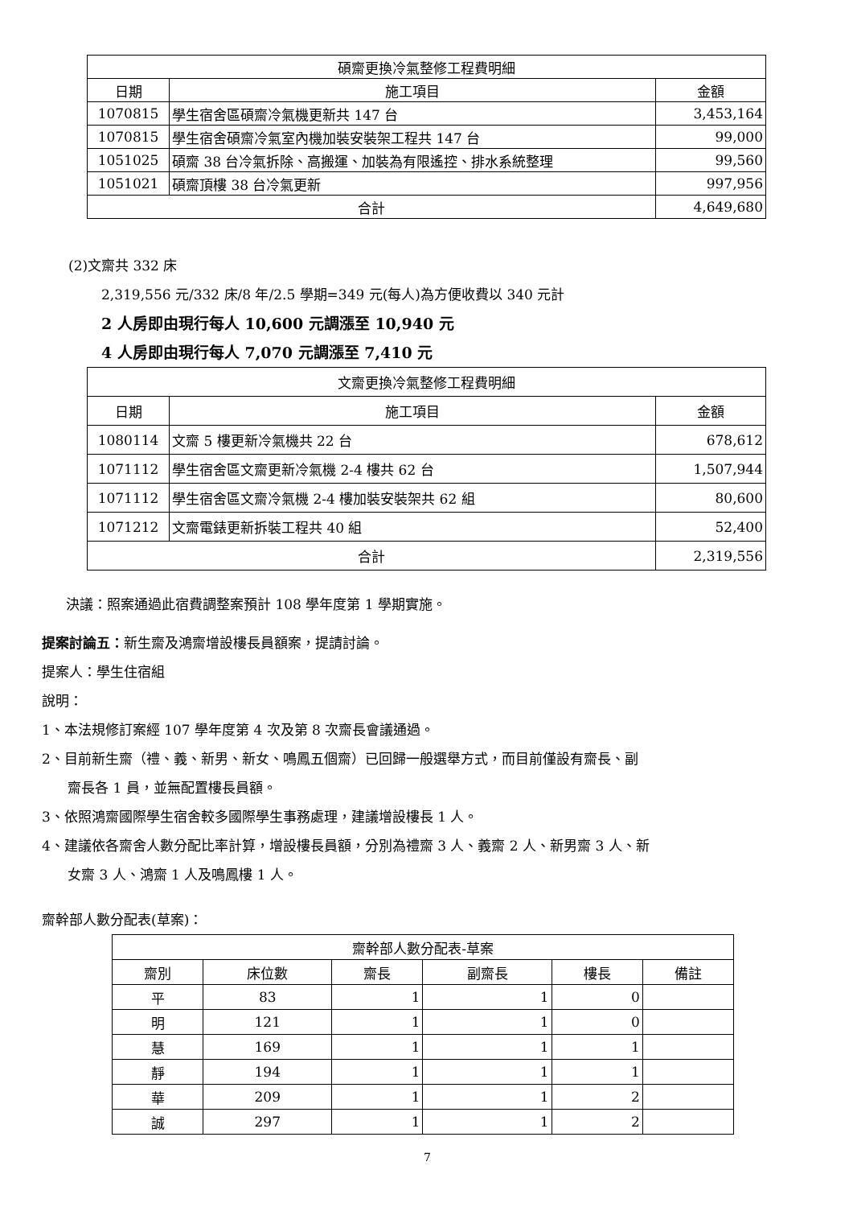| 碩齋更換冷氣整修工程費明細 | | |
| --- | --- | --- |
| 日期 | 施工項目 | 金額 |
| 1070815 | 學生宿舍區碩齋冷氣機更新共 147 台 | 3,453,164 |
| 1070815 | 學生宿舍碩齋冷氣室內機加裝安裝架工程共 147 台 | 99,000 |
| 1051025 | 碩齋 38 台冷氣拆除、高搬運、加裝為有限遙控、排水系統整理 | 99,560 |
| 1051021 | 碩齋頂樓 38 台冷氣更新 | 997,956 |
| 合計 | | 4,649,680 |
(2)文齋共 332 床
2,319,556 元/332 床/8 年/2.5 學期=349 元(每人)為方便收費以 340 元計
2 人房即由現行每人 10,600 元調漲至 10,940 元
4 人房即由現行每人 7,070 元調漲至 7,410 元
| 文齋更換冷氣整修工程費明細 | | |
| --- | --- | --- |
| 日期 | 施工項目 | 金額 |
| 1080114 | 文齋 5 樓更新冷氣機共 22 台 | 678,612 |
| 1071112 | 學生宿舍區文齋更新冷氣機 2-4 樓共 62 台 | 1,507,944 |
| 1071112 | 學生宿舍區文齋冷氣機 2-4 樓加裝安裝架共 62 組 | 80,600 |
| 1071212 | 文齋電錶更新拆裝工程共 40 組 | 52,400 |
| 合計 | | 2,319,556 |
決議：照案通過此宿費調整案預計 108 學年度第 1 學期實施。
提案討論五：新生齋及鴻齋增設樓長員額案，提請討論。
提案人：學生住宿組
說明：
1、本法規修訂案經 107 學年度第 4 次及第 8 次齋長會議通過。
2、目前新生齋（禮、義、新男、新女、鳴鳳五個齋）已回歸一般選舉方式，而目前僅設有齋長、副
齋長各 1 員，並無配置樓長員額。
3、依照鴻齋國際學生宿舍較多國際學生事務處理，建議增設樓長 1 人。
4、建議依各齋舍人數分配比率計算，增設樓長員額，分別為禮齋 3 人、義齋 2 人、新男齋 3 人、新
女齋 3 人、鴻齋 1 人及鳴鳳樓 1 人。
齋幹部人數分配表(草案)：
| 齋幹部人數分配表-草案 | | | | | |
| --- | --- | --- | --- | --- | --- |
| 齋別 | 床位數 | 齋長 | 副齋長 | 樓長 | 備註 |
| 平 | 83 | 1 | 1 | 0 | |
| 明 | 121 | 1 | 1 | 0 | |
| 慧 | 169 | 1 | 1 | 1 | |
| 靜 | 194 | 1 | 1 | 1 | |
| 華 | 209 | 1 | 1 | 2 | |
| 誠 | 297 | 1 | 1 | 2 | |
7